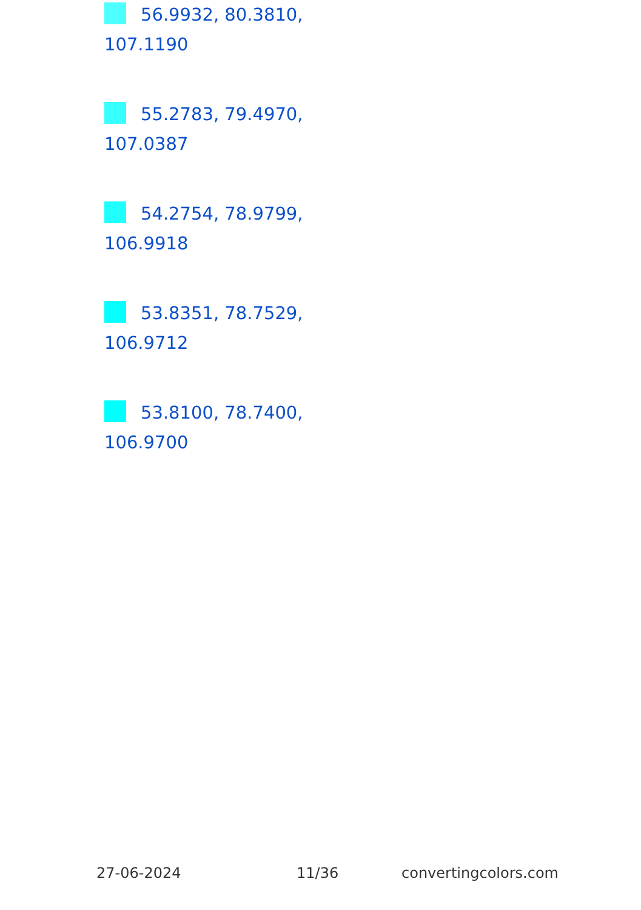56.9932, 80.3810, 107.1190
55.2783, 79.4970, 107.0387
54.2754, 78.9799, 106.9918
53.8351, 78.7529, 106.9712
53.8100, 78.7400, 106.9700
27-06-2024 11/36 convertingcolors.com